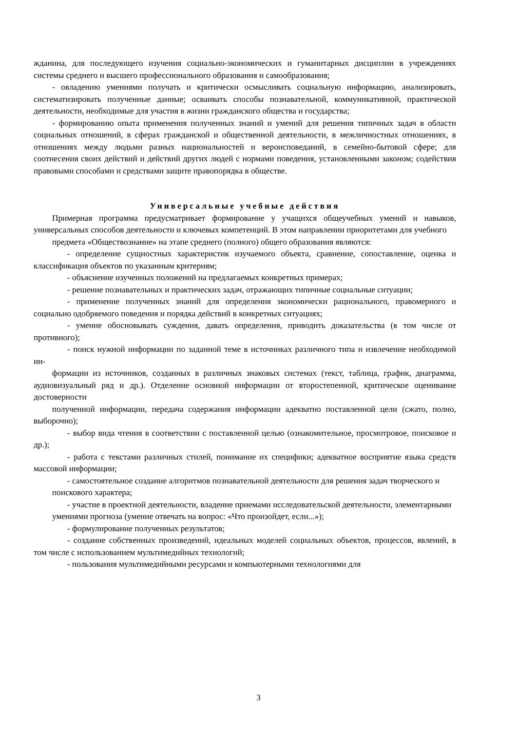жданина, для последующего изучения социально-экономических и гуманитарных дисциплин в учреждениях системы среднего и высшего профессионального образования и самообразования;
- овладению умениями получать и критически осмысливать социальную информацию, анализировать, систематизировать полученные данные; осваивать способы познавательной, коммуникативной, практической деятельности, необходимые для участия в жизни гражданского общества и государства;
- формированию опыта применения полученных знаний и умений для решения типичных задач в области социальных отношений, в сферах гражданской и общественной деятельности, в межличностных отношениях, в отношениях между людьми разных национальностей и вероисповеданий, в семейно-бытовой сфере; для соотнесения своих действий и действий других людей с нормами поведения, установленными законом; содействия правовыми способами и средствами защите правопорядка в обществе.
Универсальные учебные действия
Примерная программа предусматривает формирование у учащихся общеучебных умений и навыков, универсальных способов деятельности и ключевых компетенций. В этом направлении приоритетами для учебного
предмета «Обществознание» на этапе среднего (полного) общего образования являются:
- определение сущностных характеристик изучаемого объекта, сравнение, сопоставление, оценка и классификация объектов по указанным критериям;
- объяснение изученных положений на предлагаемых конкретных примерах;
- решение познавательных и практических задач, отражающих типичные социальные ситуации;
- применение полученных знаний для определения экономически рационального, правомерного и социально одобряемого поведения и порядка действий в конкретных ситуациях;
- умение обосновывать суждения, давать определения, приводить доказательства (в том числе от противного);
- поиск нужной информации по заданной теме в источниках различного типа и извлечение необходимой ин-
формации из источников, созданных в различных знаковых системах (текст, таблица, график, диаграмма, аудиовизуальный ряд и др.). Отделение основной информации от второстепенной, критическое оценивание достоверности
полученной информации, передача содержания информации адекватно поставленной цели (сжато, полно, выборочно);
- выбор вида чтения в соответствии с поставленной целью (ознакомительное, просмотровое, поисковое и др.);
- работа с текстами различных стилей, понимание их специфики; адекватное восприятие языка средств массовой информации;
- самостоятельное создание алгоритмов познавательной деятельности для решения задач творческого и
поискового характера;
- участие в проектной деятельности, владение приемами исследовательской деятельности, элементарными
умениями прогноза (умение отвечать на вопрос: «Что произойдет, если...»);
- формулирование полученных результатов;
- создание собственных произведений, идеальных моделей социальных объектов, процессов, явлений, в том числе с использованием мультимедийных технологий;
- пользования мультимедийными ресурсами и компьютерными технологиями для
3